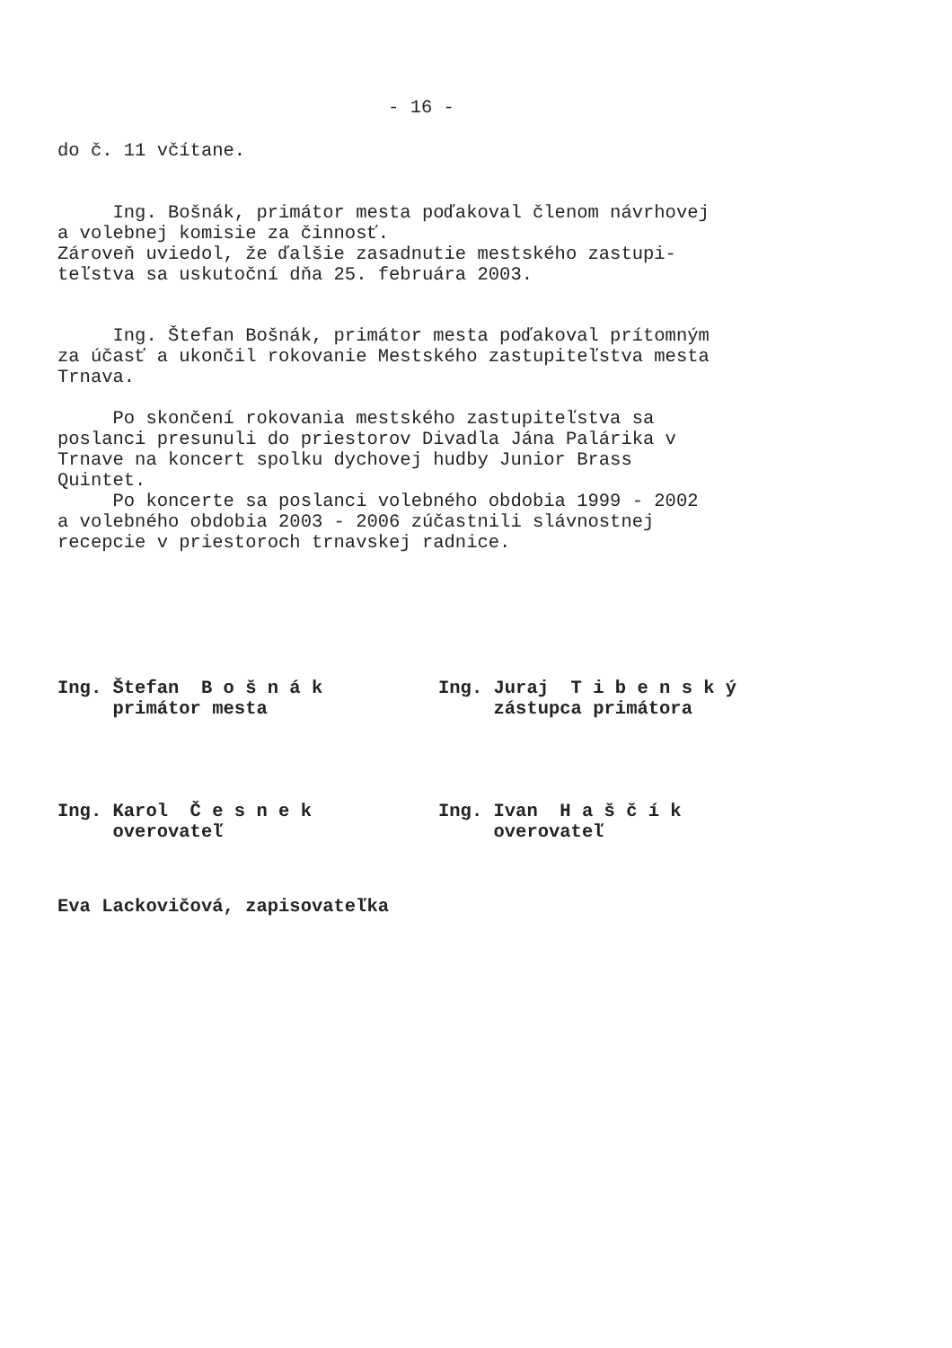- 16 -
do č. 11 včítane.
Ing. Bošnák, primátor mesta poďakoval členom návrhovej a volebnej komisie za činnosť. Zároveň uviedol, že ďalšie zasadnutie mestského zastupi- teľstva sa uskutoční dňa 25. februára 2003.
Ing. Štefan Bošnák, primátor mesta poďakoval prítomným za účasť a ukončil rokovanie Mestského zastupiteľstva mesta Trnava.
Po skončení rokovania mestského zastupiteľstva sa poslanci presunuli do priestorov Divadla Jána Palárika v Trnave na koncert spolku dychovej hudby Junior Brass Quintet. Po koncerte sa poslanci volebného obdobia 1999 - 2002 a volebného obdobia 2003 - 2006 zúčastnili slávnostnej recepcie v priestoroch trnavskej radnice.
Ing. Štefan B o š n á k primátor mesta
Ing. Juraj T i b e n s k ý zástupca primátora
Ing. Karol Č e s n e k overovateľ
Ing. Ivan H a š č í k overovateľ
Eva Lackovičová, zapisovateľka